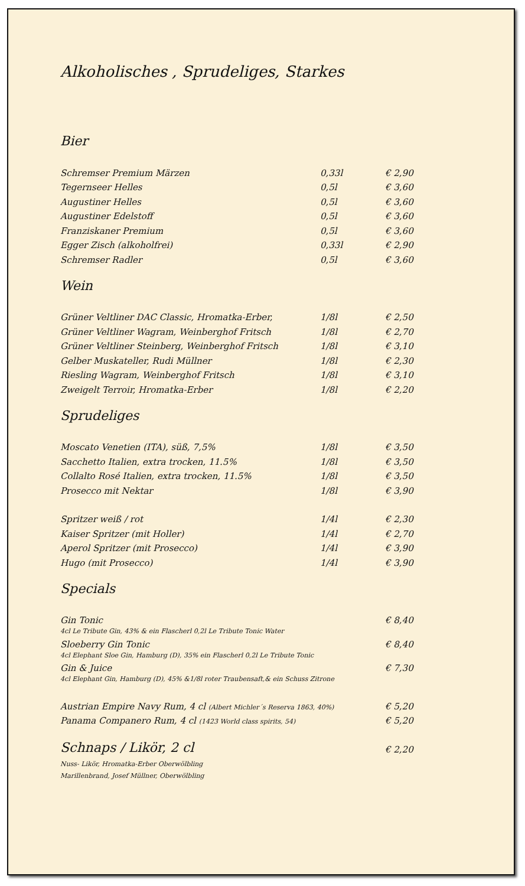Alkoholisches , Sprudeliges, Starkes
Bier
| Schremser Premium Märzen | 0,33l | € 2,90 |
| Tegernseer Helles | 0,5l | € 3,60 |
| Augustiner Helles | 0,5l | € 3,60 |
| Augustiner Edelstoff | 0,5l | € 3,60 |
| Franziskaner Premium | 0,5l | € 3,60 |
| Egger Zisch (alkoholfrei) | 0,33l | € 2,90 |
| Schremser Radler | 0,5l | € 3,60 |
Wein
| Grüner Veltliner DAC Classic, Hromatka-Erber, | 1/8l | € 2,50 |
| Grüner Veltliner Wagram, Weinberghof Fritsch | 1/8l | € 2,70 |
| Grüner Veltliner Steinberg, Weinberghof Fritsch | 1/8l | € 3,10 |
| Gelber Muskateller, Rudi Müllner | 1/8l | € 2,30 |
| Riesling Wagram, Weinberghof Fritsch | 1/8l | € 3,10 |
| Zweigelt Terroir, Hromatka-Erber | 1/8l | € 2,20 |
Sprudeliges
| Moscato Venetien (ITA), süß, 7,5% | 1/8l | € 3,50 |
| Sacchetto Italien, extra trocken, 11.5% | 1/8l | € 3,50 |
| Collalto Rosé Italien, extra trocken, 11.5% | 1/8l | € 3,50 |
| Prosecco mit Nektar | 1/8l | € 3,90 |
| Spritzer weiß / rot | 1/4l | € 2,30 |
| Kaiser Spritzer (mit Holler) | 1/4l | € 2,70 |
| Aperol Spritzer (mit Prosecco) | 1/4l | € 3,90 |
| Hugo (mit Prosecco) | 1/4l | € 3,90 |
Specials
| Gin Tonic | | € 8,40 |
| 4cl Le Tribute Gin, 43% & ein Flascherl 0,2l Le Tribute Tonic Water | | |
| Sloeberry Gin Tonic | | € 8,40 |
| 4cl Elephant Sloe Gin, Hamburg (D), 35% ein Flascherl 0,2l Le Tribute Tonic | | |
| Gin & Juice | | € 7,30 |
| 4cl Elephant Gin, Hamburg (D), 45% &1/8l roter Traubensaft,& ein Schuss Zitrone | | |
| Austrian Empire Navy Rum, 4 cl (Albert Michler´s Reserva 1863, 40%) | | € 5,20 |
| Panama Companero Rum, 4 cl (1423 World class spirits, 54) | | € 5,20 |
| Schnaps / Likör, 2 cl | | € 2,20 |
| Nuss- Likör, Hromatka-Erber Oberwölbling | | |
| Marillenbrand, Josef Müllner, Oberwölbling | | |